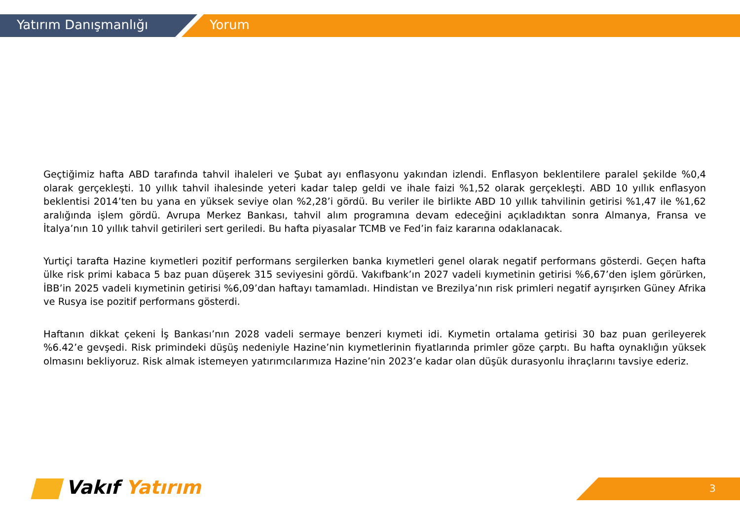Yatırım Danışmanlığı Yorum
Geçtiğimiz hafta ABD tarafında tahvil ihaleleri ve Şubat ayı enflasyonu yakından izlendi. Enflasyon beklentilere paralel şekilde %0,4 olarak gerçekleşti. 10 yıllık tahvil ihalesinde yeteri kadar talep geldi ve ihale faizi %1,52 olarak gerçekleşti. ABD 10 yıllık enflasyon beklentisi 2014’ten bu yana en yüksek seviye olan %2,28’i gördü. Bu veriler ile birlikte ABD 10 yıllık tahvilinin getirisi %1,47 ile %1,62 aralığında işlem gördü. Avrupa Merkez Bankası, tahvil alım programına devam edeceğini açıkladıktan sonra Almanya, Fransa ve İtalya’nın 10 yıllık tahvil getirileri sert geriledi. Bu hafta piyasalar TCMB ve Fed’in faiz kararına odaklanacak.
Yurtiçi tarafta Hazine kıymetleri pozitif performans sergilerken banka kıymetleri genel olarak negatif performans gösterdi. Geçen hafta ülke risk primi kabaca 5 baz puan düşerek 315 seviyesini gördü. Vakıfbank’ın 2027 vadeli kıymetinin getirisi %6,67’den işlem görürken, İBB’in 2025 vadeli kıymetinin getirisi %6,09’dan haftayı tamamladı. Hindistan ve Brezilya’nın risk primleri negatif ayrışırken Güney Afrika ve Rusya ise pozitif performans gösterdi.
Haftanın dikkat çekeni İş Bankası’nın 2028 vadeli sermaye benzeri kıymeti idi. Kıymetin ortalama getirisi 30 baz puan gerileyerek %6.42’e gevşedi. Risk primindeki düşüş nedeniyle Hazine’nin kıymetlerinin fiyatlarında primler göze çarptı. Bu hafta oynaklığın yüksek olmasını bekliyoruz. Risk almak istemeyen yatırımcılarımıza Hazine’nin 2023’e kadar olan düşük durasyonlu ihraçlarını tavsiye ederiz.
Vakıf Yatırım 3